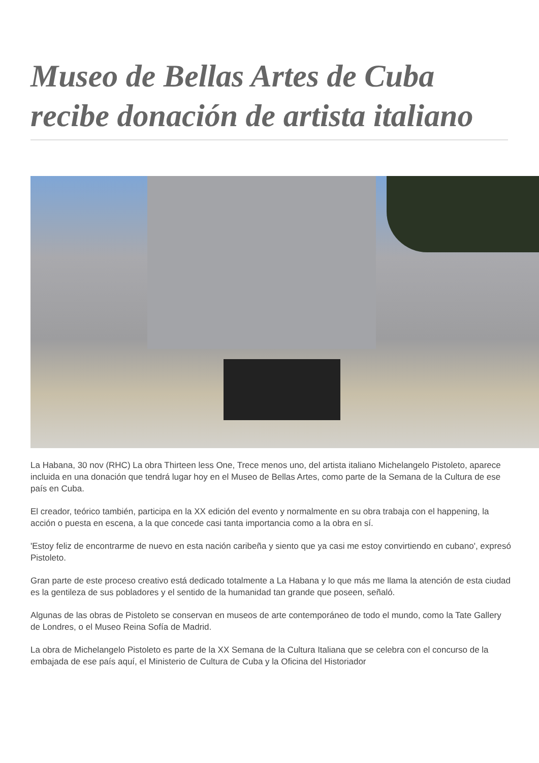Museo de Bellas Artes de Cuba recibe donación de artista italiano
La Habana, 30 nov (RHC) La obra Thirteen less One, Trece menos uno, del artista italiano Michelangelo Pistoleto, aparece incluida en una donación que tendrá lugar hoy en el Museo de Bellas Artes, como parte de la Semana de la Cultura de ese país en Cuba.
El creador, teórico también, participa en la XX edición del evento y normalmente en su obra trabaja con el happening, la acción o puesta en escena, a la que concede casi tanta importancia como a la obra en sí.
'Estoy feliz de encontrarme de nuevo en esta nación caribeña y siento que ya casi me estoy convirtiendo en cubano', expresó Pistoleto.
Gran parte de este proceso creativo está dedicado totalmente a La Habana y lo que más me llama la atención de esta ciudad es la gentileza de sus pobladores y el sentido de la humanidad tan grande que poseen, señaló.
Algunas de las obras de Pistoleto se conservan en museos de arte contemporáneo de todo el mundo, como la Tate Gallery de Londres, o el Museo Reina Sofía de Madrid.
La obra de Michelangelo Pistoleto es parte de la XX Semana de la Cultura Italiana que se celebra con el concurso de la embajada de ese país aquí, el Ministerio de Cultura de Cuba y la Oficina del Historiador